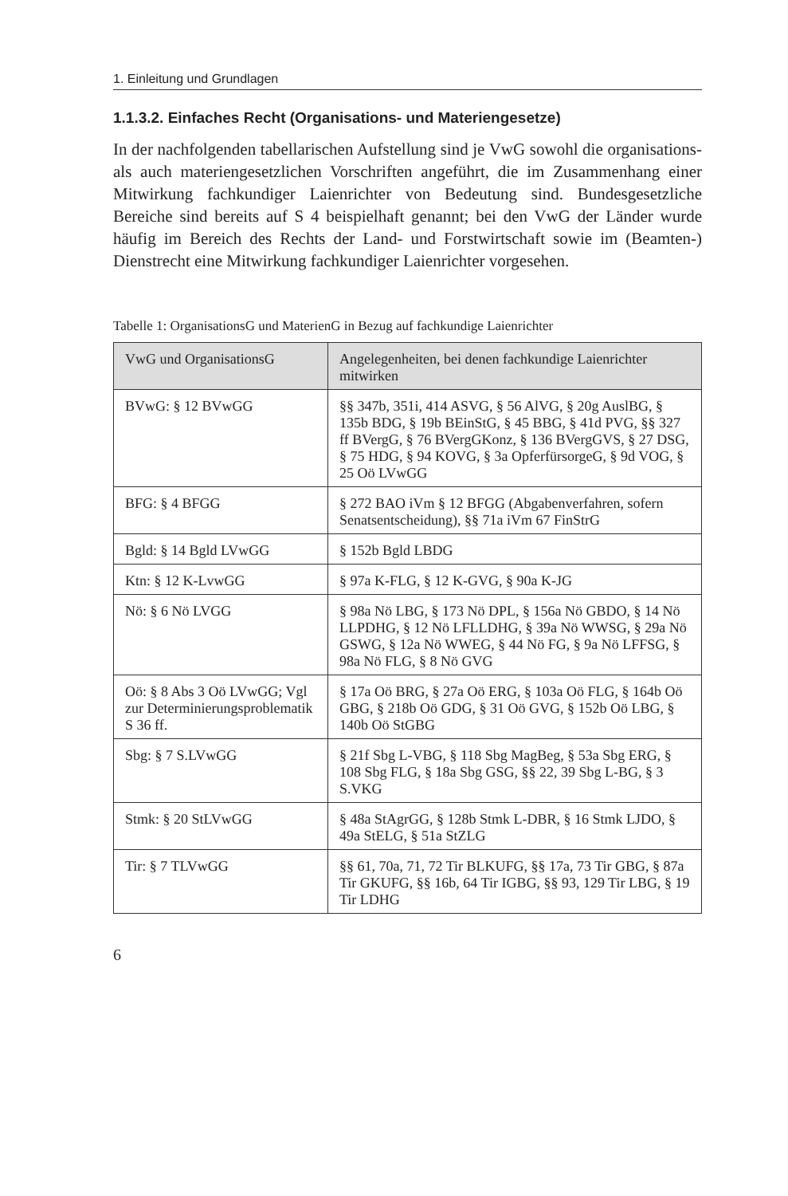1. Einleitung und Grundlagen
1.1.3.2. Einfaches Recht (Organisations- und Materiengesetze)
In der nachfolgenden tabellarischen Aufstellung sind je VwG sowohl die organisations- als auch materiengesetzlichen Vorschriften angeführt, die im Zusammenhang einer Mitwirkung fachkundiger Laienrichter von Bedeutung sind. Bundesgesetzliche Bereiche sind bereits auf S 4 beispielhaft genannt; bei den VwG der Länder wurde häufig im Bereich des Rechts der Land- und Forstwirtschaft sowie im (Beamten-) Dienstrecht eine Mitwirkung fachkundiger Laienrichter vorgesehen.
Tabelle 1: OrganisationsG und MaterienG in Bezug auf fachkundige Laienrichter
| VwG und OrganisationsG | Angelegenheiten, bei denen fachkundige Laienrichter mitwirken |
| --- | --- |
| BVwG: § 12 BVwGG | §§ 347b, 351i, 414 ASVG, § 56 AlVG, § 20g AuslBG, § 135b BDG, § 19b BEinStG, § 45 BBG, § 41d PVG, §§ 327 ff BVergG, § 76 BVergGKonz, § 136 BVergGVS, § 27 DSG, § 75 HDG, § 94 KOVG, § 3a OpferfürsorgeG, § 9d VOG, § 25 Oö LVwGG |
| BFG: § 4 BFGG | § 272 BAO iVm § 12 BFGG (Abgabenverfahren, sofern Senatsentscheidung), §§ 71a iVm 67 FinStrG |
| Bgld: § 14 Bgld LVwGG | § 152b Bgld LBDG |
| Ktn: § 12 K-LvwGG | § 97a K-FLG, § 12 K-GVG, § 90a K-JG |
| Nö: § 6 Nö LVGG | § 98a Nö LBG, § 173 Nö DPL, § 156a Nö GBDO, § 14 Nö LLPDHG, § 12 Nö LFLLDHG, § 39a Nö WWSG, § 29a Nö GSWG, § 12a Nö WWEG, § 44 Nö FG, § 9a Nö LFFSG, § 98a Nö FLG, § 8 Nö GVG |
| Oö: § 8 Abs 3 Oö LVwGG; Vgl zur Determinierungsproblematik S 36 ff. | § 17a Oö BRG, § 27a Oö ERG, § 103a Oö FLG, § 164b Oö GBG, § 218b Oö GDG, § 31 Oö GVG, § 152b Oö LBG, § 140b Oö StGBG |
| Sbg: § 7 S.LVwGG | § 21f Sbg L-VBG, § 118 Sbg MagBeg, § 53a Sbg ERG, § 108 Sbg FLG, § 18a Sbg GSG, §§ 22, 39 Sbg L-BG, § 3 S.VKG |
| Stmk: § 20 StLVwGG | § 48a StAgrGG, § 128b Stmk L-DBR, § 16 Stmk LJDO, § 49a StELG, § 51a StZLG |
| Tir: § 7 TLVwGG | §§ 61, 70a, 71, 72 Tir BLKUFG, §§ 17a, 73 Tir GBG, § 87a Tir GKUFG, §§ 16b, 64 Tir IGBG, §§ 93, 129 Tir LBG, § 19 Tir LDHG |
6